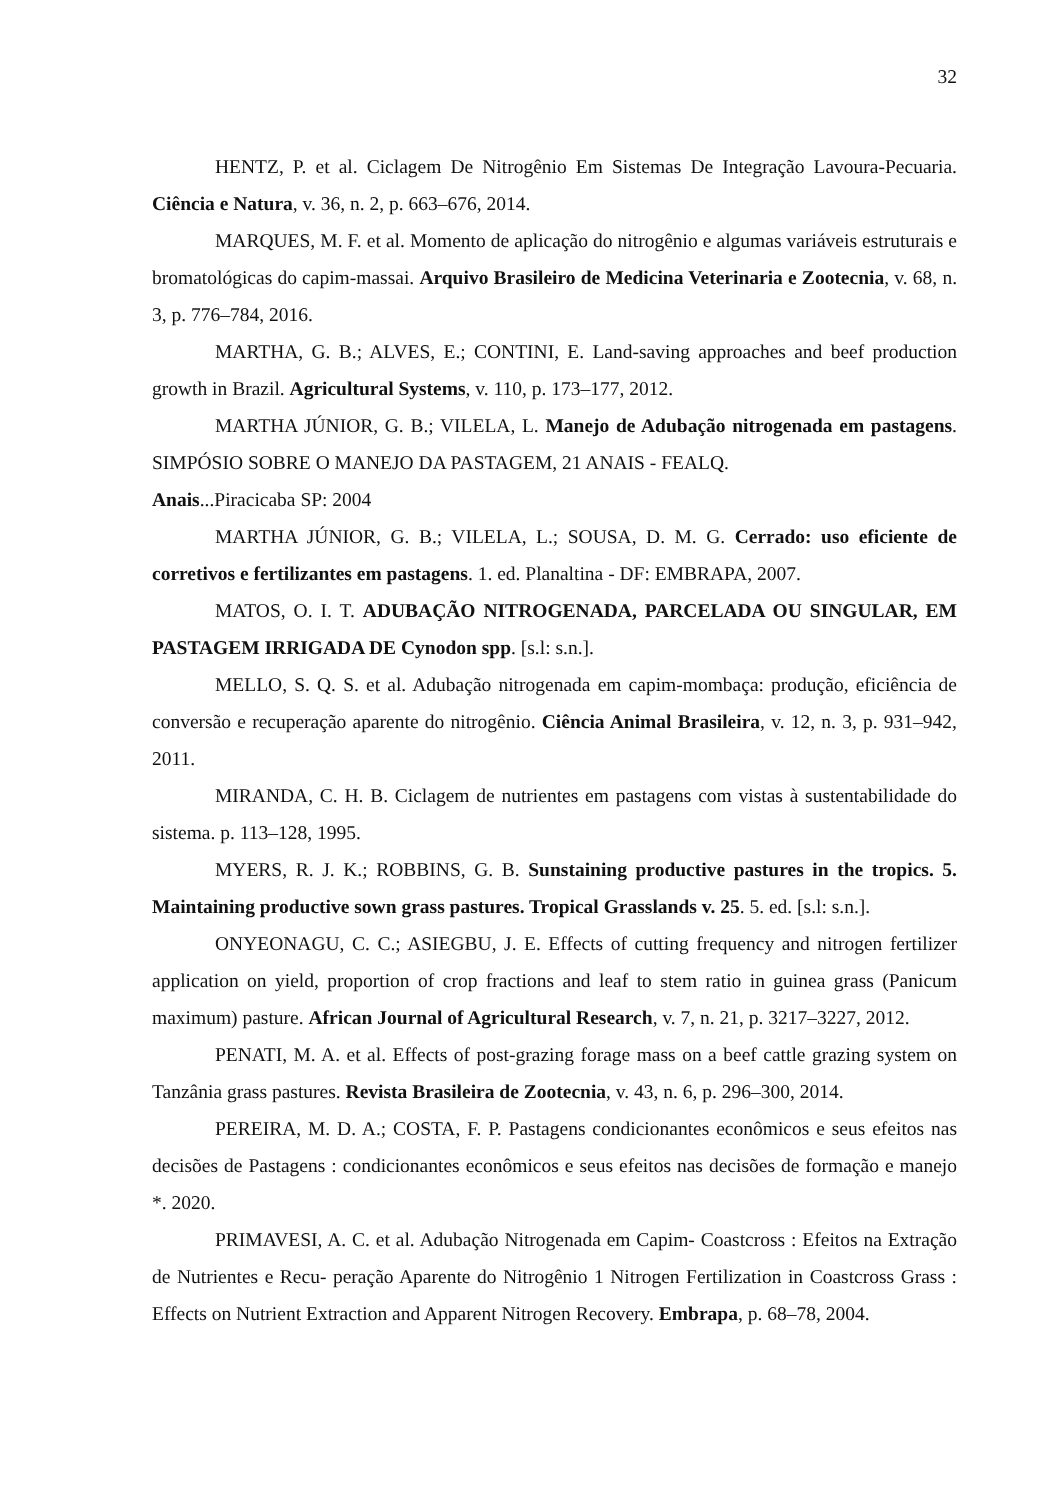32
HENTZ, P. et al. Ciclagem De Nitrogênio Em Sistemas De Integração Lavoura-Pecuaria. Ciência e Natura, v. 36, n. 2, p. 663–676, 2014.
MARQUES, M. F. et al. Momento de aplicação do nitrogênio e algumas variáveis estruturais e bromatológicas do capim-massai. Arquivo Brasileiro de Medicina Veterinaria e Zootecnia, v. 68, n. 3, p. 776–784, 2016.
MARTHA, G. B.; ALVES, E.; CONTINI, E. Land-saving approaches and beef production growth in Brazil. Agricultural Systems, v. 110, p. 173–177, 2012.
MARTHA JÚNIOR, G. B.; VILELA, L. Manejo de Adubação nitrogenada em pastagens. SIMPÓSIO SOBRE O MANEJO DA PASTAGEM, 21 ANAIS - FEALQ.
Anais...Piracicaba SP: 2004
MARTHA JÚNIOR, G. B.; VILELA, L.; SOUSA, D. M. G. Cerrado: uso eficiente de corretivos e fertilizantes em pastagens. 1. ed. Planaltina - DF: EMBRAPA, 2007.
MATOS, O. I. T. ADUBAÇÃO NITROGENADA, PARCELADA OU SINGULAR, EM PASTAGEM IRRIGADA DE Cynodon spp. [s.l: s.n.].
MELLO, S. Q. S. et al. Adubação nitrogenada em capim-mombaça: produção, eficiência de conversão e recuperação aparente do nitrogênio. Ciência Animal Brasileira, v. 12, n. 3, p. 931–942, 2011.
MIRANDA, C. H. B. Ciclagem de nutrientes em pastagens com vistas à sustentabilidade do sistema. p. 113–128, 1995.
MYERS, R. J. K.; ROBBINS, G. B. Sunstaining productive pastures in the tropics. 5. Maintaining productive sown grass pastures. Tropical Grasslands v. 25. 5. ed. [s.l: s.n.].
ONYEONAGU, C. C.; ASIEGBU, J. E. Effects of cutting frequency and nitrogen fertilizer application on yield, proportion of crop fractions and leaf to stem ratio in guinea grass (Panicum maximum) pasture. African Journal of Agricultural Research, v. 7, n. 21, p. 3217–3227, 2012.
PENATI, M. A. et al. Effects of post-grazing forage mass on a beef cattle grazing system on Tanzânia grass pastures. Revista Brasileira de Zootecnia, v. 43, n. 6, p. 296–300, 2014.
PEREIRA, M. D. A.; COSTA, F. P. Pastagens condicionantes econômicos e seus efeitos nas decisões de Pastagens : condicionantes econômicos e seus efeitos nas decisões de formação e manejo *. 2020.
PRIMAVESI, A. C. et al. Adubação Nitrogenada em Capim- Coastcross : Efeitos na Extração de Nutrientes e Recu- peração Aparente do Nitrogênio 1 Nitrogen Fertilization in Coastcross Grass : Effects on Nutrient Extraction and Apparent Nitrogen Recovery. Embrapa, p. 68–78, 2004.